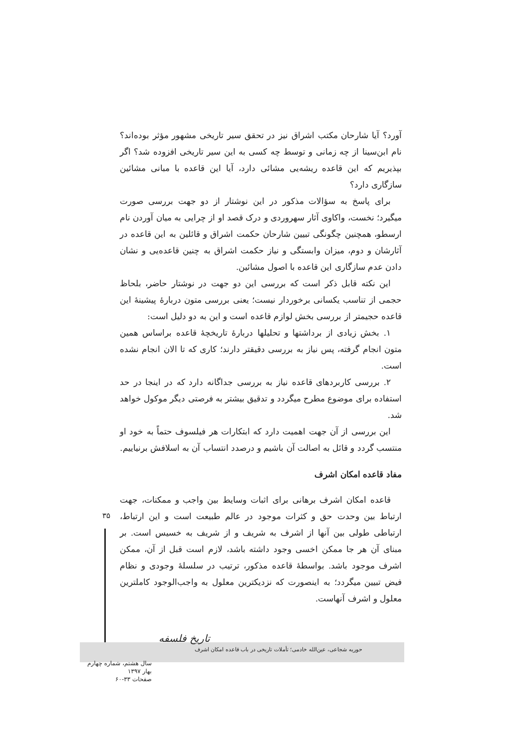آورد؟ آیا شارحان مکتب اشراق نیز در تحقق سیر تاریخی مشهور مؤثر بوده‌اند؟ نام ابن‌سینا از چه زمانی و توسط چه کسی به این سیر تاریخی افزوده شد؟ اگر بپذیریم که این قاعده ریشه‌یی مشائی دارد، آیا این قاعده با مبانی مشائین سازگاری دارد؟
برای پاسخ به سؤالات مذکور در این نوشتار از دو جهت بررسی صورت میگیرد؛ نخست، واکاوی آثار سهروردی و درک قصد او از چرایی به میان آوردن نام ارسطو، همچنین چگونگی تبیین شارحان حکمت اشراق و قائلین به این قاعده در آثارشان و دوم، میزان وابستگی و نیاز حکمت اشراق به چنین قاعده‌یی و نشان دادن عدم سازگاری این قاعده با اصول مشائین.
این نکته قابل ذکر است که بررسی این دو جهت در نوشتار حاضر، بلحاظ حجمی از تناسب یکسانی برخوردار نیست؛ یعنی بررسی متون دربارۀ پیشینۀ این قاعده حجیمتر از بررسی بخش لوازم قاعده است و این به دو دلیل است:
۱. بخش زیادی از برداشتها و تحلیلها دربارۀ تاریخچۀ قاعده براساس همین متون انجام گرفته، پس نیاز به بررسی دقیقتر دارند؛ کاری که تا الان انجام نشده است.
۲. بررسی کاربردهای قاعده نیاز به بررسی جداگانه دارد که در اینجا در حد استفاده برای موضوع مطرح میگردد و تدقیق بیشتر به فرصتی دیگر موکول خواهد شد.
این بررسی از آن جهت اهمیت دارد که ابتکارات هر فیلسوف حتماً به خود او منتسب گردد و قائل به اصالت آن باشیم و درصدد انتساب آن به اسلافش برنیاییم.
مفاد قاعده امکان اشرف
قاعده امکان اشرف برهانی برای اثبات وسایط بین واجب و ممکنات، جهت ارتباط بین وحدت حق و کثرات موجود در عالم طبیعت است و این ارتباط، ارتباطی طولی بین آنها از اشرف به شریف و از شریف به خسیس است. بر مبنای آن هر جا ممکن اخسی وجود داشته باشد، لازم است قبل از آن، ممکن اشرف موجود باشد. بواسطۀ قاعده مذکور، ترتیب در سلسلۀ وجودی و نظام فیض تبیین میگردد؛ به اینصورت که نزدیکترین معلول به واجب‌الوجود کاملترین معلول و اشرف آنهاست.
۳۵
تاریخ فلسفه
حوریه شجاعی، عین‌الله خادمی؛ تأملات تاریخی در باب قاعده امکان اشرف
سال هشتم، شماره چهارم
بهار ۱۳۹۷
صفحات ۳۳-۶۰